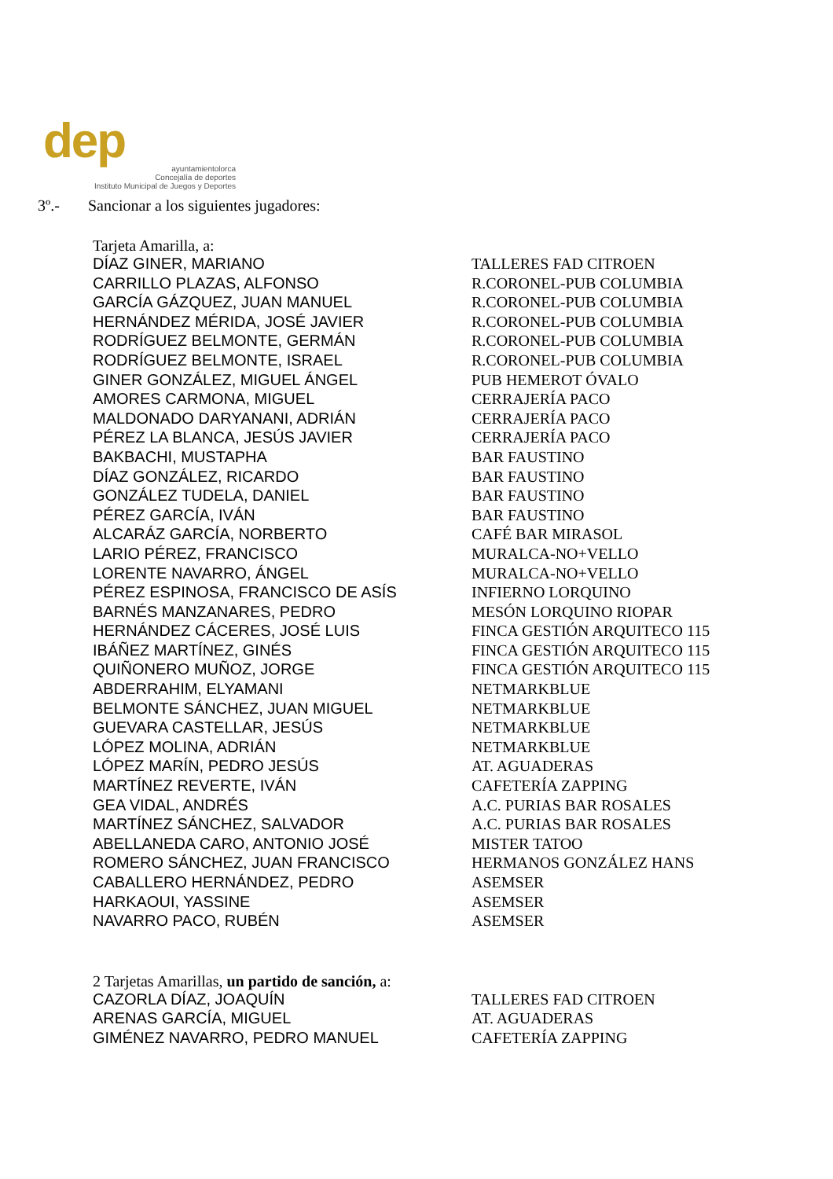dep
ayuntamientolorca
Concejalía de deportes
Instituto Municipal de Juegos y Deportes
3º.- Sancionar a los siguientes jugadores:
Tarjeta Amarilla, a:
| DÍAZ GINER, MARIANO | TALLERES FAD CITROEN |
| CARRILLO PLAZAS, ALFONSO | R.CORONEL-PUB COLUMBIA |
| GARCÍA GÁZQUEZ, JUAN MANUEL | R.CORONEL-PUB COLUMBIA |
| HERNÁNDEZ MÉRIDA, JOSÉ JAVIER | R.CORONEL-PUB COLUMBIA |
| RODRÍGUEZ BELMONTE, GERMÁN | R.CORONEL-PUB COLUMBIA |
| RODRÍGUEZ BELMONTE, ISRAEL | R.CORONEL-PUB COLUMBIA |
| GINER GONZÁLEZ, MIGUEL ÁNGEL | PUB HEMEROT ÓVALO |
| AMORES CARMONA, MIGUEL | CERRAJERÍA PACO |
| MALDONADO DARYANANI, ADRIÁN | CERRAJERÍA PACO |
| PÉREZ LA BLANCA, JESÚS JAVIER | CERRAJERÍA PACO |
| BAKBACHI, MUSTAPHA | BAR FAUSTINO |
| DÍAZ GONZÁLEZ, RICARDO | BAR FAUSTINO |
| GONZÁLEZ TUDELA, DANIEL | BAR FAUSTINO |
| PÉREZ GARCÍA, IVÁN | BAR FAUSTINO |
| ALCARÁZ GARCÍA, NORBERTO | CAFÉ BAR MIRASOL |
| LARIO PÉREZ, FRANCISCO | MURALCA-NO+VELLO |
| LORENTE NAVARRO, ÁNGEL | MURALCA-NO+VELLO |
| PÉREZ ESPINOSA, FRANCISCO DE ASÍS | INFIERNO LORQUINO |
| BARNÉS MANZANARES, PEDRO | MESÓN LORQUINO RIOPAR |
| HERNÁNDEZ CÁCERES, JOSÉ LUIS | FINCA GESTIÓN ARQUITECO 115 |
| IBÁÑEZ MARTÍNEZ, GINÉS | FINCA GESTIÓN ARQUITECO 115 |
| QUIÑONERO MUÑOZ, JORGE | FINCA GESTIÓN ARQUITECO 115 |
| ABDERRAHIM, ELYAMANI | NETMARKBLUE |
| BELMONTE SÁNCHEZ, JUAN MIGUEL | NETMARKBLUE |
| GUEVARA CASTELLAR, JESÚS | NETMARKBLUE |
| LÓPEZ MOLINA, ADRIÁN | NETMARKBLUE |
| LÓPEZ MARÍN, PEDRO JESÚS | AT. AGUADERAS |
| MARTÍNEZ REVERTE, IVÁN | CAFETERÍA ZAPPING |
| GEA VIDAL, ANDRÉS | A.C. PURIAS BAR ROSALES |
| MARTÍNEZ SÁNCHEZ, SALVADOR | A.C. PURIAS BAR ROSALES |
| ABELLANEDA CARO, ANTONIO JOSÉ | MISTER TATOO |
| ROMERO SÁNCHEZ, JUAN FRANCISCO | HERMANOS GONZÁLEZ HANS |
| CABALLERO HERNÁNDEZ, PEDRO | ASEMSER |
| HARKAOUI, YASSINE | ASEMSER |
| NAVARRO PACO, RUBÉN | ASEMSER |
2 Tarjetas Amarillas, un partido de sanción, a:
| CAZORLA DÍAZ, JOAQUÍN | TALLERES FAD CITROEN |
| ARENAS GARCÍA, MIGUEL | AT. AGUADERAS |
| GIMÉNEZ NAVARRO, PEDRO MANUEL | CAFETERÍA ZAPPING |